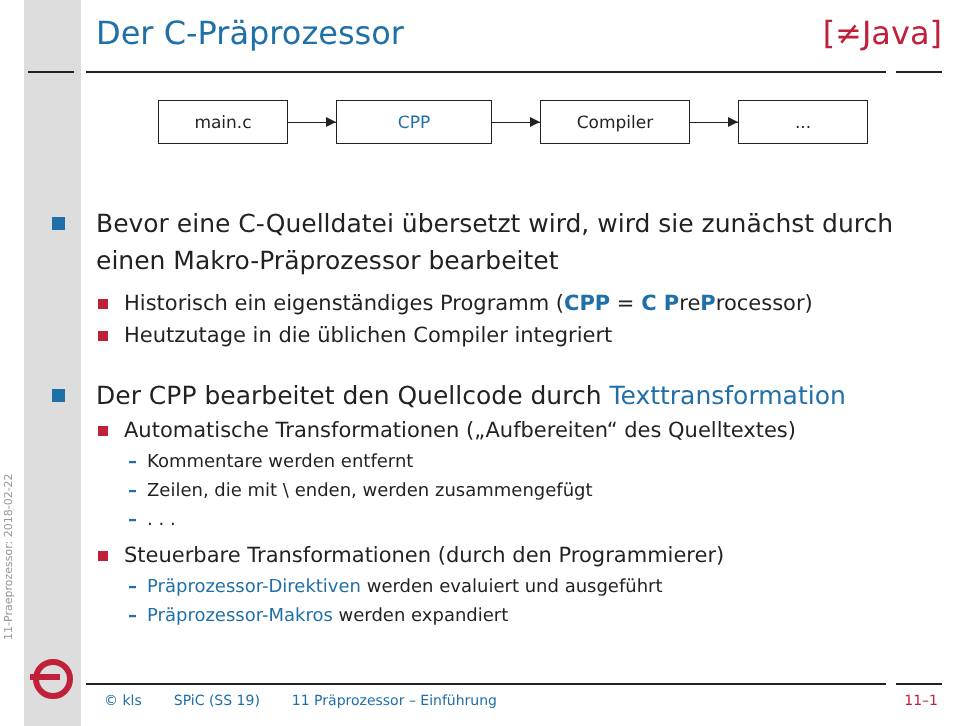11-Praeprozessor: 2018-02-22
Der C-Präprozessor [≠Java]
main.c CPP Compiler ...
Bevor eine C-Quelldatei übersetzt wird, wird sie zunächst durch einen Makro-Präprozessor bearbeitet
Historisch ein eigenständiges Programm (CPP = C PreProcessor)
Heutzutage in die üblichen Compiler integriert
Der CPP bearbeitet den Quellcode durch Texttransformation
Automatische Transformationen („Aufbereiten“ des Quelltextes)
– Kommentare werden entfernt
– Zeilen, die mit \ enden, werden zusammengefügt
–. . .
Steuerbare Transformationen (durch den Programmierer)
– Präprozessor-Direktiven werden evaluiert und ausgeführt
– Präprozessor-Makros werden expandiert
© kls SPiC (SS 19) 11 Präprozessor – Einführung 11–1